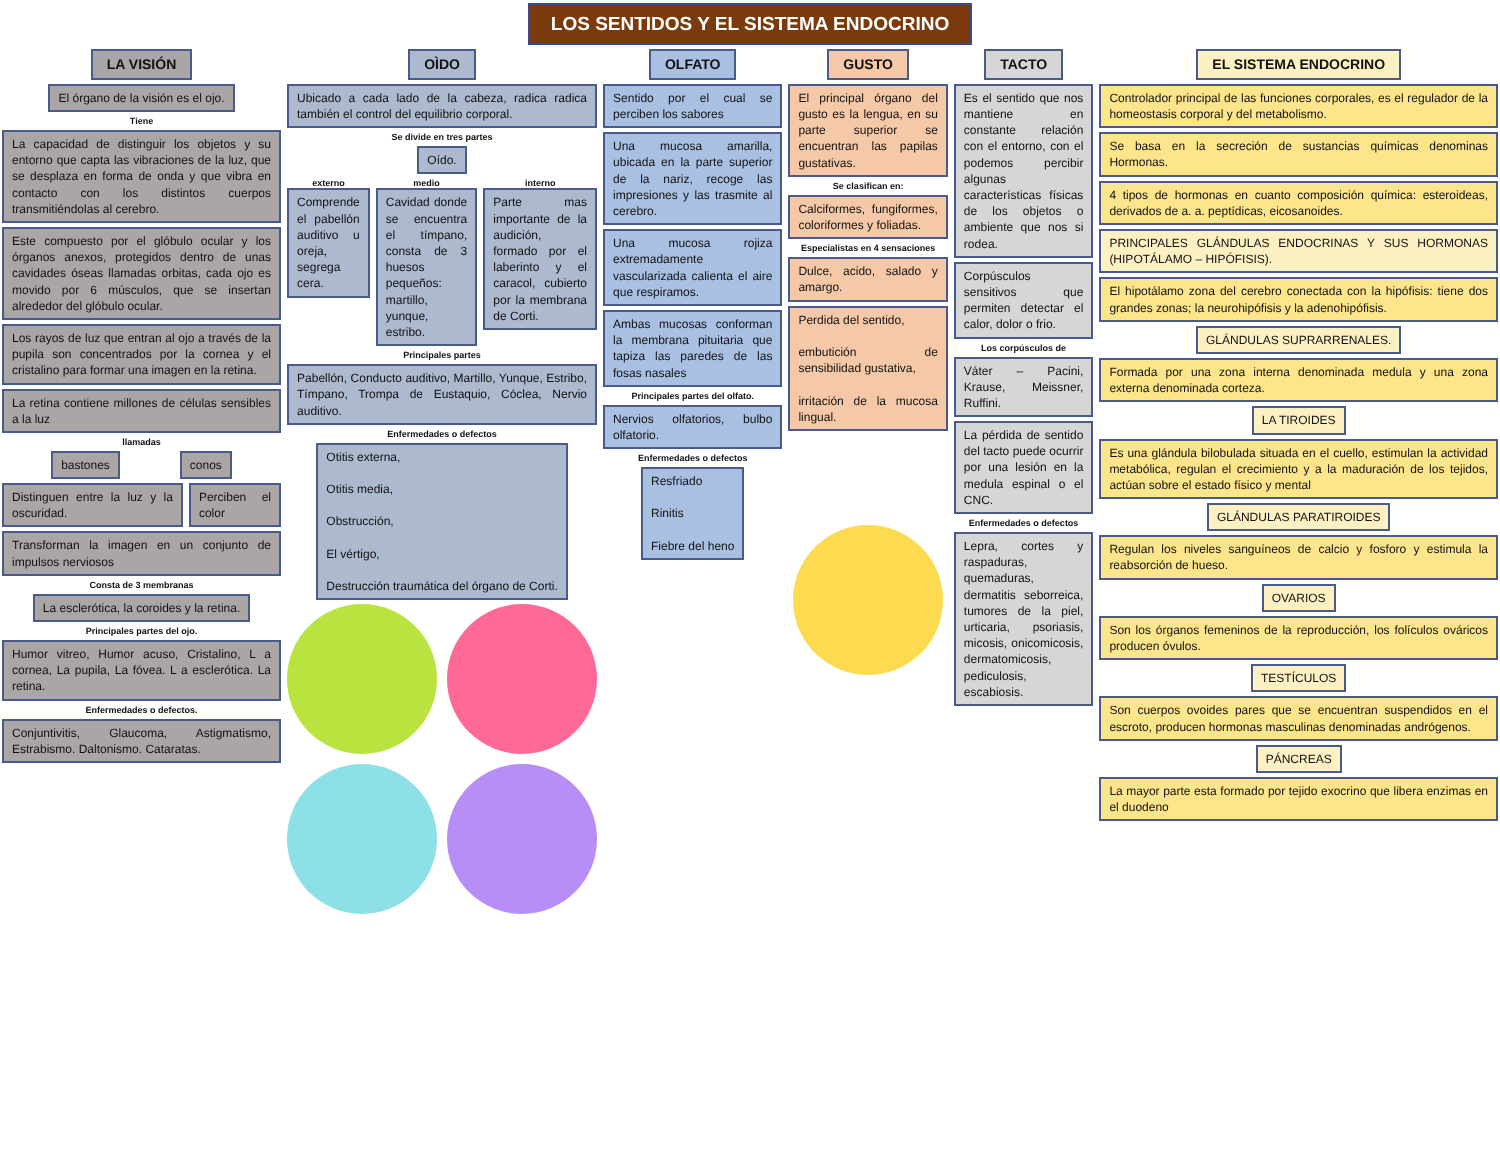LOS SENTIDOS Y EL SISTEMA ENDOCRINO
LA VISIÓN
El órgano de la visión es el ojo.
Tiene
La capacidad de distinguir los objetos y su entorno que capta las vibraciones de la luz, que se desplaza en forma de onda y que vibra en contacto con los distintos cuerpos transmitiéndolas al cerebro.
Este compuesto por el glóbulo ocular y los órganos anexos, protegidos dentro de unas cavidades óseas llamadas orbitas, cada ojo es movido por 6 músculos, que se insertan alrededor del glóbulo ocular.
Los rayos de luz que entran al ojo a través de la pupila son concentrados por la cornea y el cristalino para formar una imagen en la retina.
La retina contiene millones de células sensibles a la luz
llamadas
bastones conos
Distinguen entre la luz y la oscuridad.
Perciben el color
Transforman la imagen en un conjunto de impulsos nerviosos
Consta de 3 membranas
La esclerótica, la coroides y la retina.
Principales partes del ojo.
Humor vitreo, Humor acuso, Cristalino, L a cornea, La pupila, La fóvea. L a esclerótica. La retina.
Enfermedades o defectos.
Conjuntivitis, Glaucoma, Astigmatismo, Estrabismo. Daltonismo. Cataratas.
OÌDO
Ubicado a cada lado de la cabeza, radica radica también el control del equilibrio corporal.
Se divide en tres partes
Oído.
externo
Comprende el pabellón auditivo u oreja, segrega cera.
medio
Cavidad donde se encuentra el tímpano, consta de 3 huesos pequeños: martillo, yunque, estribo.
interno
Parte mas importante de la audición, formado por el laberinto y el caracol, cubierto por la membrana de Corti.
Principales partes
Pabellón, Conducto auditivo, Martillo, Yunque, Estribo, Tímpano, Trompa de Eustaquio, Cóclea, Nervio auditivo.
Enfermedades o defectos
Otitis externa,
Otitis media,
Obstrucción,
El vértigo,
Destrucción traumática del órgano de Corti.
OLFATO
Sentido por el cual se perciben los sabores
Una mucosa amarilla, ubicada en la parte superior de la nariz, recoge las impresiones y las trasmite al cerebro.
Una mucosa rojiza extremadamente vascularizada calienta el aire que respiramos.
Ambas mucosas conforman la membrana pituitaria que tapiza las paredes de las fosas nasales
Principales partes del olfato.
Nervios olfatorios, bulbo olfatorio.
Enfermedades o defectos
Resfriado
Rinitis
Fiebre del heno
GUSTO
El principal órgano del gusto es la lengua, en su parte superior se encuentran las papilas gustativas.
Se clasifican en:
Calciformes, fungiformes, coloriformes y foliadas.
Especialistas en 4 sensaciones
Dulce, acido, salado y amargo.
Perdida del sentido,
embutición de sensibilidad gustativa,
irritación de la mucosa lingual.
TACTO
Es el sentido que nos mantiene en constante relación con el entorno, con el podemos percibir algunas características físicas de los objetos o ambiente que nos si rodea.
Corpúsculos sensitivos que permiten detectar el calor, dolor o frio.
Los corpúsculos de
Váter – Pacini, Krause, Meissner, Ruffini.
La pérdida de sentido del tacto puede ocurrir por una lesión en la medula espinal o el CNC.
Enfermedades o defectos
Lepra, cortes y raspaduras, quemaduras, dermatitis seborreica, tumores de la piel, urticaria, psoriasis, micosis, onicomicosis, dermatomicosis, pediculosis, escabiosis.
EL SISTEMA ENDOCRINO
Controlador principal de las funciones corporales, es el regulador de la homeostasis corporal y del metabolismo.
Se basa en la secreción de sustancias químicas denominas Hormonas.
4 tipos de hormonas en cuanto composición química: esteroideas, derivados de a. a. peptídicas, eicosanoides.
PRINCIPALES GLÁNDULAS ENDOCRINAS Y SUS HORMONAS (HIPOTÁLAMO – HIPÓFISIS).
El hipotálamo zona del cerebro conectada con la hipófisis: tiene dos grandes zonas; la neurohipófisis y la adenohipófisis.
GLÁNDULAS SUPRARRENALES.
Formada por una zona interna denominada medula y una zona externa denominada corteza.
LA TIROIDES
Es una glándula bilobulada situada en el cuello, estimulan la actividad metabólica, regulan el crecimiento y a la maduración de los tejidos, actúan sobre el estado físico y mental
GLÁNDULAS PARATIROIDES
Regulan los niveles sanguíneos de calcio y fosforo y estimula la reabsorción de hueso.
OVARIOS
Son los órganos femeninos de la reproducción, los folículos ováricos producen óvulos.
TESTÍCULOS
Son cuerpos ovoides pares que se encuentran suspendidos en el escroto, producen hormonas masculinas denominadas andrógenos.
PÁNCREAS
La mayor parte esta formado por tejido exocrino que libera enzimas en el duodeno